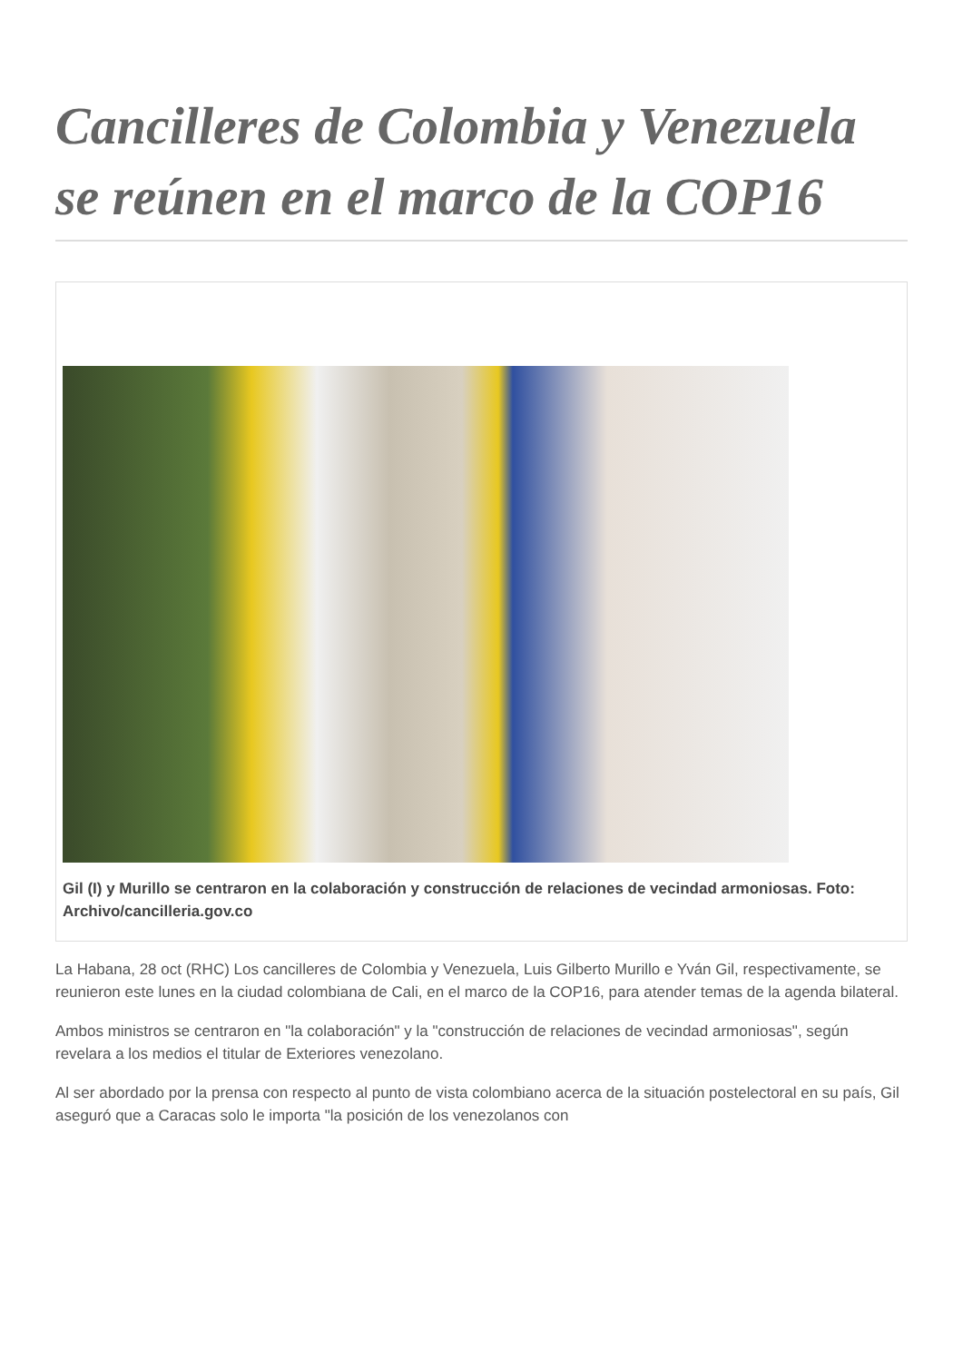Cancilleres de Colombia y Venezuela se reúnen en el marco de la COP16
Gil (I) y Murillo se centraron en la colaboración y construcción de relaciones de vecindad armoniosas. Foto: Archivo/cancilleria.gov.co
La Habana, 28 oct (RHC) Los cancilleres de Colombia y Venezuela, Luis Gilberto Murillo e Yván Gil, respectivamente, se reunieron este lunes en la ciudad colombiana de Cali, en el marco de la COP16, para atender temas de la agenda bilateral.
Ambos ministros se centraron en "la colaboración" y la "construcción de relaciones de vecindad armoniosas", según revelara a los medios el titular de Exteriores venezolano.
Al ser abordado por la prensa con respecto al punto de vista colombiano acerca de la situación postelectoral en su país, Gil aseguró que a Caracas solo le importa "la posición de los venezolanos con